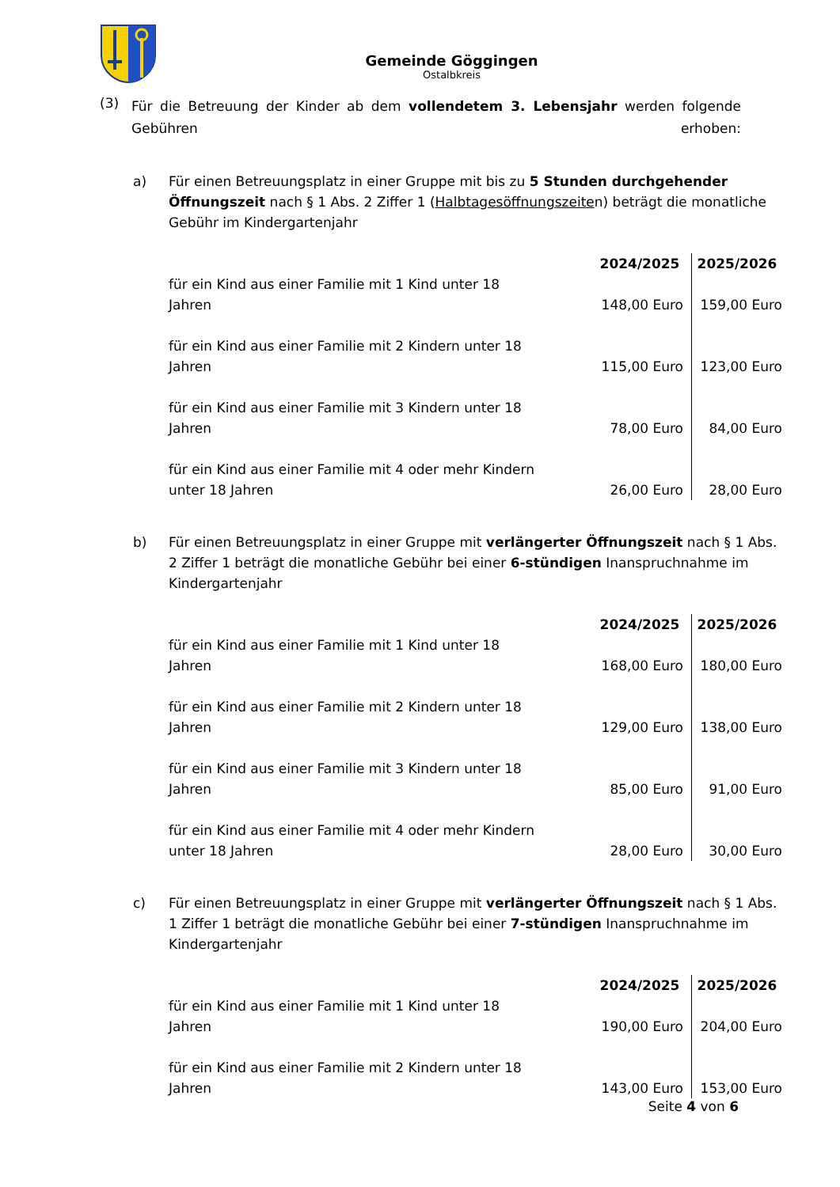Gemeinde Göggingen
Ostalbkreis
(3)
Für die Betreuung der Kinder ab dem vollendetem 3. Lebensjahr werden folgende Gebühren erhoben:
a) Für einen Betreuungsplatz in einer Gruppe mit bis zu 5 Stunden durchgehender Öffnungszeit nach § 1 Abs. 2 Ziffer 1 (Halbtagesöffnungszeiten) beträgt die monatliche Gebühr im Kindergartenjahr
| | 2024/2025 | 2025/2026 |
| --- | --- | --- |
| für ein Kind aus einer Familie mit 1 Kind unter 18 Jahren | 148,00 Euro | 159,00 Euro |
| für ein Kind aus einer Familie mit 2 Kindern unter 18 Jahren | 115,00 Euro | 123,00 Euro |
| für ein Kind aus einer Familie mit 3 Kindern unter 18 Jahren | 78,00 Euro | 84,00 Euro |
| für ein Kind aus einer Familie mit 4 oder mehr Kindern unter 18 Jahren | 26,00 Euro | 28,00 Euro |
b) Für einen Betreuungsplatz in einer Gruppe mit verlängerter Öffnungszeit nach § 1 Abs. 2 Ziffer 1 beträgt die monatliche Gebühr bei einer 6-stündigen Inanspruchnahme im Kindergartenjahr
| | 2024/2025 | 2025/2026 |
| --- | --- | --- |
| für ein Kind aus einer Familie mit 1 Kind unter 18 Jahren | 168,00 Euro | 180,00 Euro |
| für ein Kind aus einer Familie mit 2 Kindern unter 18 Jahren | 129,00 Euro | 138,00 Euro |
| für ein Kind aus einer Familie mit 3 Kindern unter 18 Jahren | 85,00 Euro | 91,00 Euro |
| für ein Kind aus einer Familie mit 4 oder mehr Kindern unter 18 Jahren | 28,00 Euro | 30,00 Euro |
c) Für einen Betreuungsplatz in einer Gruppe mit verlängerter Öffnungszeit nach § 1 Abs. 1 Ziffer 1 beträgt die monatliche Gebühr bei einer 7-stündigen Inanspruchnahme im Kindergartenjahr
| | 2024/2025 | 2025/2026 |
| --- | --- | --- |
| für ein Kind aus einer Familie mit 1 Kind unter 18 Jahren | 190,00 Euro | 204,00 Euro |
| für ein Kind aus einer Familie mit 2 Kindern unter 18 Jahren | 143,00 Euro | 153,00 Euro |
Seite 4 von 6